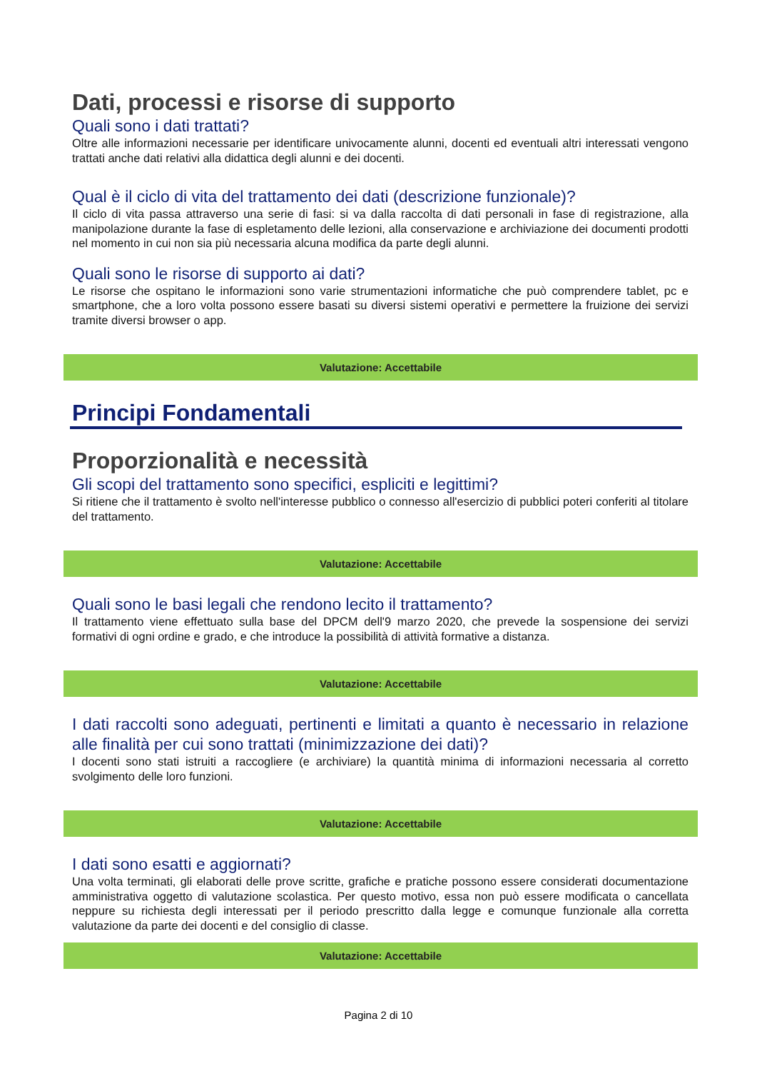Dati, processi e risorse di supporto
Quali sono i dati trattati?
Oltre alle informazioni necessarie per identificare univocamente alunni, docenti ed eventuali altri interessati vengono trattati anche dati relativi alla didattica degli alunni e dei docenti.
Qual è il ciclo di vita del trattamento dei dati (descrizione funzionale)?
Il ciclo di vita passa attraverso una serie di fasi: si va dalla raccolta di dati personali in fase di registrazione, alla manipolazione durante la fase di espletamento delle lezioni, alla conservazione e archiviazione dei documenti prodotti nel momento in cui non sia più necessaria alcuna modifica da parte degli alunni.
Quali sono le risorse di supporto ai dati?
Le risorse che ospitano le informazioni sono varie strumentazioni informatiche che può comprendere tablet, pc e smartphone, che a loro volta possono essere basati su diversi sistemi operativi e permettere la fruizione dei servizi tramite diversi browser o app.
Valutazione: Accettabile
Principi Fondamentali
Proporzionalità e necessità
Gli scopi del trattamento sono specifici, espliciti e legittimi?
Si ritiene che il trattamento è svolto nell'interesse pubblico o connesso all'esercizio di pubblici poteri conferiti al titolare del trattamento.
Valutazione: Accettabile
Quali sono le basi legali che rendono lecito il trattamento?
Il trattamento viene effettuato sulla base del DPCM dell'9 marzo 2020, che prevede la sospensione dei servizi formativi di ogni ordine e grado, e che introduce la possibilità di attività formative a distanza.
Valutazione: Accettabile
I dati raccolti sono adeguati, pertinenti e limitati a quanto è necessario in relazione alle finalità per cui sono trattati (minimizzazione dei dati)?
I docenti sono stati istruiti a raccogliere (e archiviare) la quantità minima di informazioni necessaria al corretto svolgimento delle loro funzioni.
Valutazione: Accettabile
I dati sono esatti e aggiornati?
Una volta terminati, gli elaborati delle prove scritte, grafiche e pratiche possono essere considerati documentazione amministrativa oggetto di valutazione scolastica. Per questo motivo, essa non può essere modificata o cancellata neppure su richiesta degli interessati per il periodo prescritto dalla legge e comunque funzionale alla corretta valutazione da parte dei docenti e del consiglio di classe.
Valutazione: Accettabile
Pagina 2 di 10